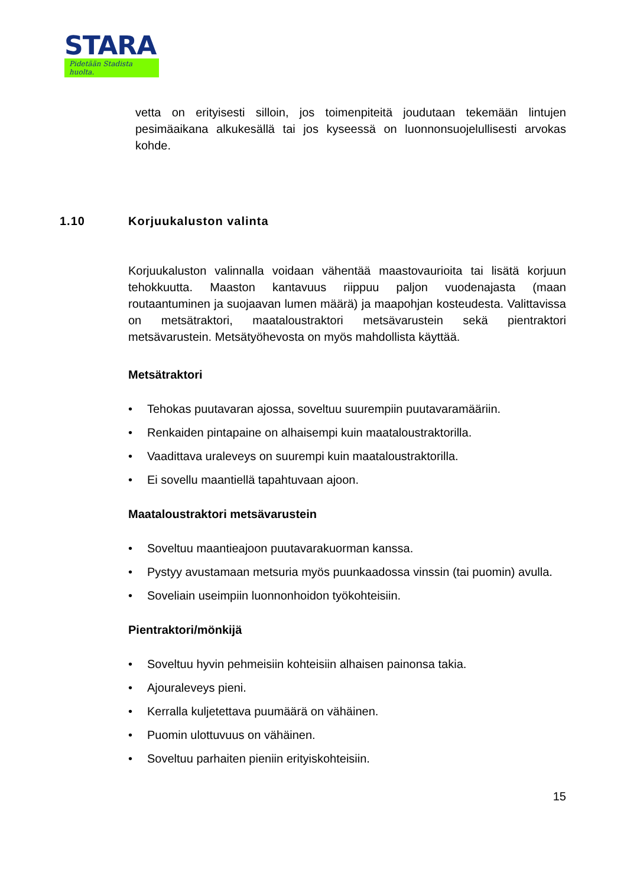STARA
Pidetään Stadista huolta.
vetta on erityisesti silloin, jos toimenpiteitä joudutaan tekemään lintujen pesimäaikana alkukesällä tai jos kyseessä on luonnonsuojelullisesti arvokas kohde.
1.10 Korjuukaluston valinta
Korjuukaluston valinnalla voidaan vähentää maastovaurioita tai lisätä korjuun tehokkuutta. Maaston kantavuus riippuu paljon vuodenajasta (maan routaantuminen ja suojaavan lumen määrä) ja maapohjan kosteudesta. Valittavissa on metsätraktori, maataloustraktori metsävarustein sekä pientraktori metsävarustein. Metsätyöhevosta on myös mahdollista käyttää.
Metsätraktori
• Tehokas puutavaran ajossa, soveltuu suurempiin puutavaramääriin.
• Renkaiden pintapaine on alhaisempi kuin maataloustraktorilla.
• Vaadittava uraleveys on suurempi kuin maataloustraktorilla.
• Ei sovellu maantiellä tapahtuvaan ajoon.
Maataloustraktori metsävarustein
• Soveltuu maantieajoon puutavarakuorman kanssa.
• Pystyy avustamaan metsuria myös puunkaadossa vinssin (tai puomin) avulla.
• Soveliain useimpiin luonnonhoidon työkohteisiin.
Pientraktori/mönkijä
• Soveltuu hyvin pehmeisiin kohteisiin alhaisen painonsa takia.
• Ajouraleveys pieni.
• Kerralla kuljetettava puumäärä on vähäinen.
• Puomin ulottuvuus on vähäinen.
• Soveltuu parhaiten pieniin erityiskohteisiin.
15